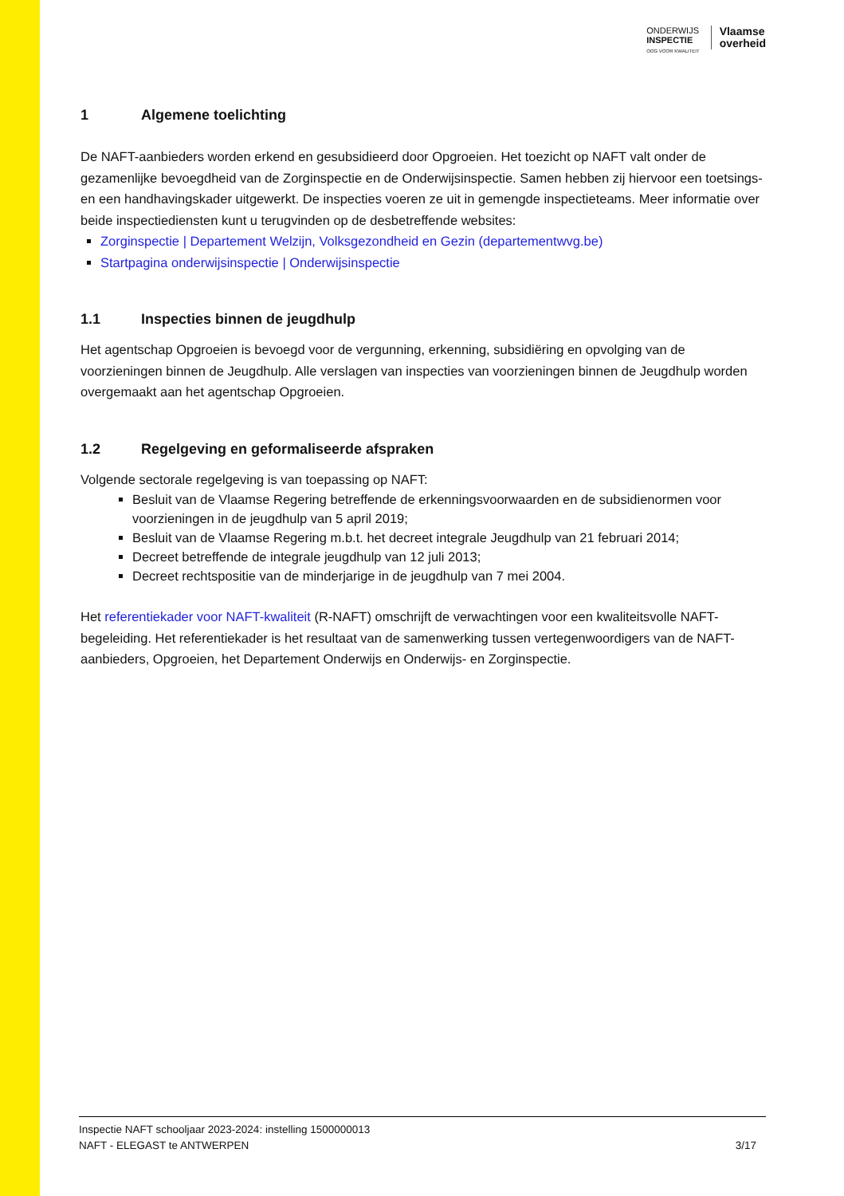ONDERWIJS
INSPECTIE
OOG VOOR KWALITEIT
Vlaamse
overheid
1 Algemene toelichting
De NAFT-aanbieders worden erkend en gesubsidieerd door Opgroeien. Het toezicht op NAFT valt onder de gezamenlijke bevoegdheid van de Zorginspectie en de Onderwijsinspectie. Samen hebben zij hiervoor een toetsings- en een handhavingskader uitgewerkt. De inspecties voeren ze uit in gemengde inspectieteams. Meer informatie over beide inspectiediensten kunt u terugvinden op de desbetreffende websites:
Zorginspectie | Departement Welzijn, Volksgezondheid en Gezin (departementwvg.be)
Startpagina onderwijsinspectie | Onderwijsinspectie
1.1 Inspecties binnen de jeugdhulp
Het agentschap Opgroeien is bevoegd voor de vergunning, erkenning, subsidiëring en opvolging van de voorzieningen binnen de Jeugdhulp. Alle verslagen van inspecties van voorzieningen binnen de Jeugdhulp worden overgemaakt aan het agentschap Opgroeien.
1.2 Regelgeving en geformaliseerde afspraken
Volgende sectorale regelgeving is van toepassing op NAFT:
Besluit van de Vlaamse Regering betreffende de erkenningsvoorwaarden en de subsidienormen voor voorzieningen in de jeugdhulp van 5 april 2019;
Besluit van de Vlaamse Regering m.b.t. het decreet integrale Jeugdhulp van 21 februari 2014;
Decreet betreffende de integrale jeugdhulp van 12 juli 2013;
Decreet rechtspositie van de minderjarige in de jeugdhulp van 7 mei 2004.
Het referentiekader voor NAFT-kwaliteit (R-NAFT) omschrijft de verwachtingen voor een kwaliteitsvolle NAFT-begeleiding. Het referentiekader is het resultaat van de samenwerking tussen vertegenwoordigers van de NAFT-aanbieders, Opgroeien, het Departement Onderwijs en Onderwijs- en Zorginspectie.
Inspectie NAFT schooljaar 2023-2024: instelling 1500000013
NAFT - ELEGAST te ANTWERPEN 3/17